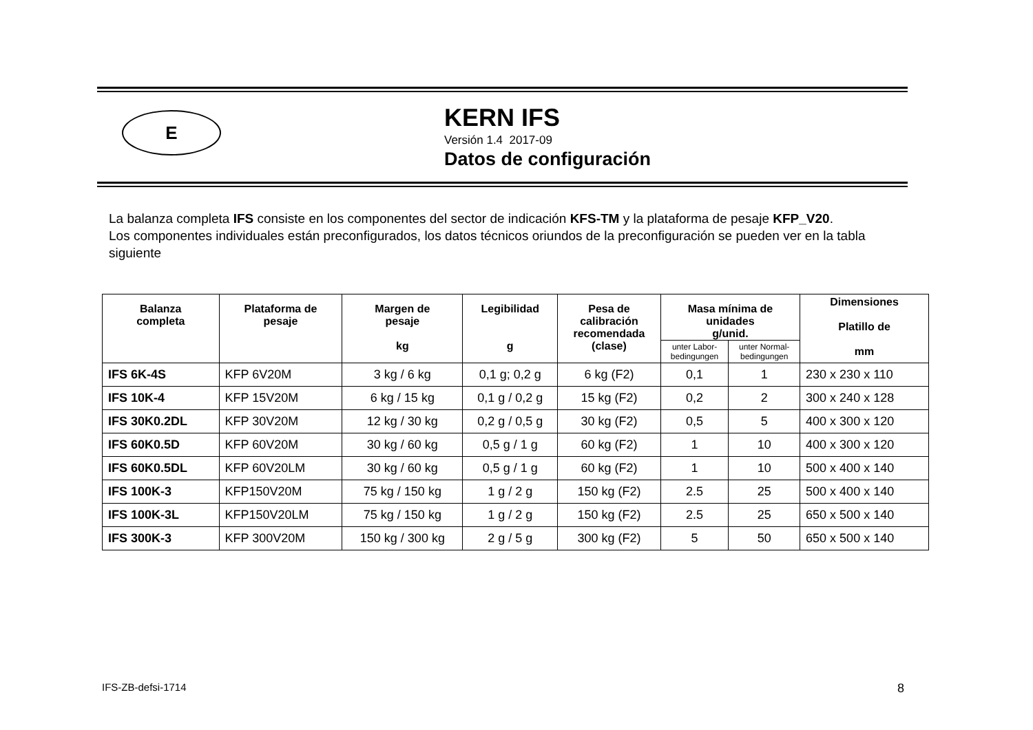E
KERN IFS
Versión 1.4 2017-09
Datos de configuración
La balanza completa IFS consiste en los componentes del sector de indicación KFS-TM y la plataforma de pesaje KFP_V20.
Los componentes individuales están preconfigurados, los datos técnicos oriundos de la preconfiguración se pueden ver en la tabla siguiente
| Balanza completa | Plataforma de pesaje | Margen de pesaje kg | Legibilidad g | Pesa de calibración recomendada (clase) | Masa mínima de unidades g/unid. | | Dimensiones Platillo de mm |
| --- | --- | --- | --- | --- | --- | --- | --- |
| | | | | | unter Labor- bedingungen | unter Normal- bedingungen | |
| IFS 6K-4S | KFP 6V20M | 3 kg / 6 kg | 0,1 g; 0,2 g | 6 kg (F2) | 0,1 | 1 | 230 x 230 x 110 |
| IFS 10K-4 | KFP 15V20M | 6 kg / 15 kg | 0,1 g / 0,2 g | 15 kg (F2) | 0,2 | 2 | 300 x 240 x 128 |
| IFS 30K0.2DL | KFP 30V20M | 12 kg / 30 kg | 0,2 g / 0,5 g | 30 kg (F2) | 0,5 | 5 | 400 x 300 x 120 |
| IFS 60K0.5D | KFP 60V20M | 30 kg / 60 kg | 0,5 g / 1 g | 60 kg (F2) | 1 | 10 | 400 x 300 x 120 |
| IFS 60K0.5DL | KFP 60V20LM | 30 kg / 60 kg | 0,5 g / 1 g | 60 kg (F2) | 1 | 10 | 500 x 400 x 140 |
| IFS 100K-3 | KFP150V20M | 75 kg / 150 kg | 1 g / 2 g | 150 kg (F2) | 2.5 | 25 | 500 x 400 x 140 |
| IFS 100K-3L | KFP150V20LM | 75 kg / 150 kg | 1 g / 2 g | 150 kg (F2) | 2.5 | 25 | 650 x 500 x 140 |
| IFS 300K-3 | KFP 300V20M | 150 kg / 300 kg | 2 g / 5 g | 300 kg (F2) | 5 | 50 | 650 x 500 x 140 |
IFS-ZB-defsi-1714 8